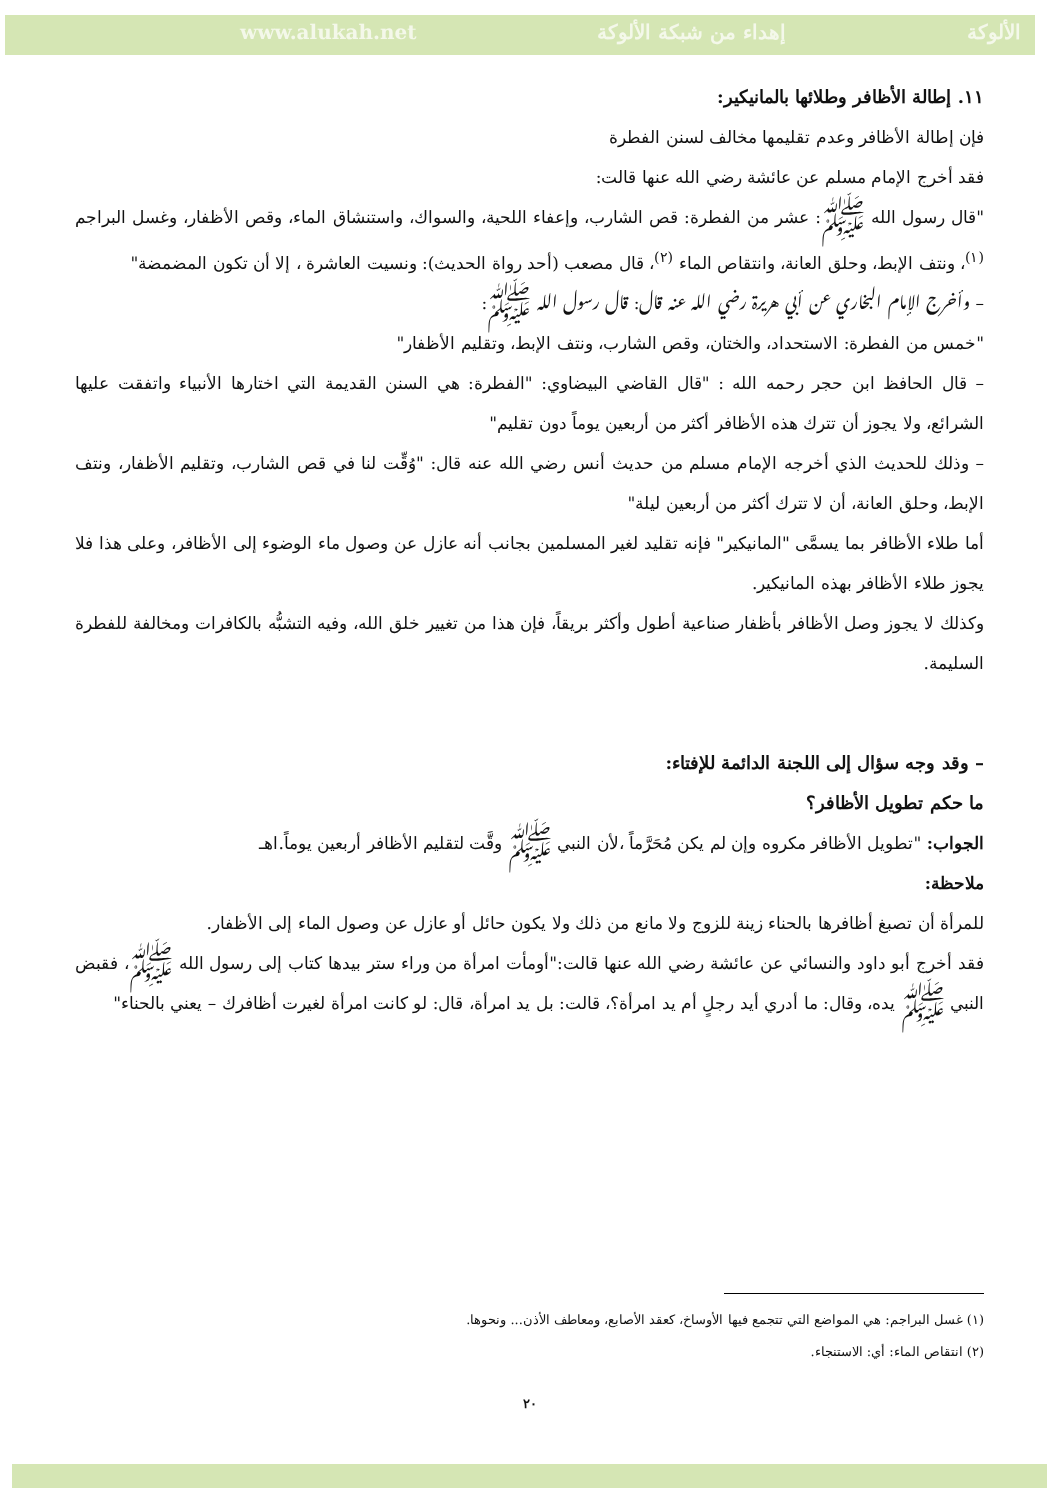www.alukah.net إهداء من شبكة الألوكة الألوكة
١١. إطالة الأظافر وطلائها بالمانيكير:
فإن إطالة الأظافر وعدم تقليمها مخالف لسنن الفطرة
فقد أخرج الإمام مسلم عن عائشة رضي الله عنها قالت:
"قال رسول الله ﷺ: عشر من الفطرة: قص الشارب، وإعفاء اللحية، والسواك، واستنشاق الماء، وقص الأظفار، وغسل البراجم <sup>(١)</sup>، ونتف الإبط، وحلق العانة، وانتقاص الماء <sup>(٢)</sup>، قال مصعب (أحد رواة الحديث): ونسيت العاشرة ، إلا أن تكون المضمضة"
– وأخرج الإمام البخاري عن أبي هريرة رضي الله عنه قال: قال رسول الله ﷺ:
"خمس من الفطرة: الاستحداد، والختان، وقص الشارب، ونتف الإبط، وتقليم الأظفار"
– قال الحافظ ابن حجر رحمه الله : "قال القاضي البيضاوي: "الفطرة: هي السنن القديمة التي اختارها الأنبياء واتفقت عليها الشرائع، ولا يجوز أن تترك هذه الأظافر أكثر من أربعين يوماً دون تقليم"
– وذلك للحديث الذي أخرجه الإمام مسلم من حديث أنس رضي الله عنه قال: "وُقِّت لنا في قص الشارب، وتقليم الأظفار، ونتف الإبط، وحلق العانة، أن لا تترك أكثر من أربعين ليلة"
أما طلاء الأظافر بما يسمَّى "المانيكير" فإنه تقليد لغير المسلمين بجانب أنه عازل عن وصول ماء الوضوء إلى الأظافر، وعلى هذا فلا يجوز طلاء الأظافر بهذه المانيكير.
وكذلك لا يجوز وصل الأظافر بأظفار صناعية أطول وأكثر بريقاً، فإن هذا من تغيير خلق الله، وفيه التشبُّه بالكافرات ومخالفة للفطرة السليمة.
– وقد وجه سؤال إلى اللجنة الدائمة للإفتاء:
ما حكم تطويل الأظافر؟
الجواب: "تطويل الأظافر مكروه وإن لم يكن مُحَرَّماً ،لأن النبي ﷺ وقَّت لتقليم الأظافر أربعين يوماً.اهـ
ملاحظة:
للمرأة أن تصبغ أظافرها بالحناء زينة للزوج ولا مانع من ذلك ولا يكون حائل أو عازل عن وصول الماء إلى الأظفار.
فقد أخرج أبو داود والنسائي عن عائشة رضي الله عنها قالت:"أومأت امرأة من وراء ستر بيدها كتاب إلى رسول الله ﷺ، فقبض النبي ﷺ يده، وقال: ما أدري أيد رجلٍ أم يد امرأة؟، قالت: بل يد امرأة، قال: لو كانت امرأة لغيرت أظافرك – يعني بالحناء"
(١) غسل البراجم: هي المواضع التي تتجمع فيها الأوساخ، كعقد الأصابع، ومعاطف الأذن... ونحوها.
(٢) انتقاص الماء: أي: الاستنجاء.
٢٠